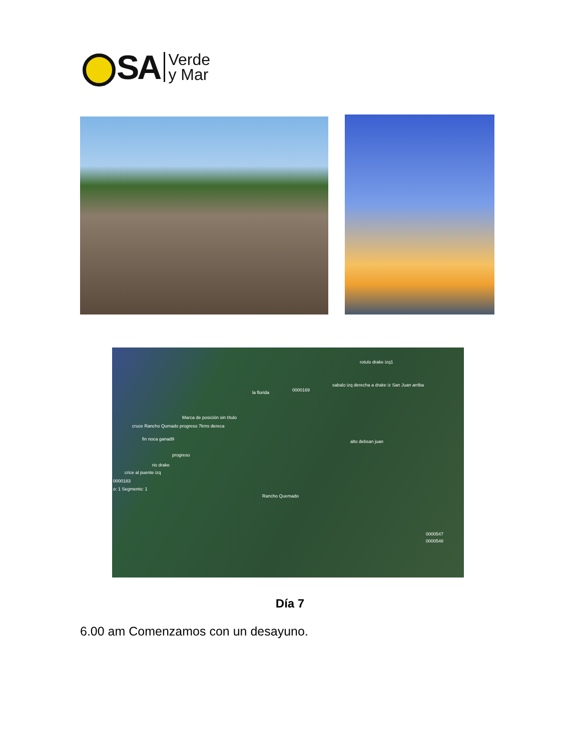SA
Verde
y Mar
la florida
Marca de posición sin título
cruce Rancho Qumado progreso 7kms dereca
fin noca ganad9
progreso
rio drake
crice al puente izq
0000183
o: 1 Segmento: 1
Rancho Quemado
alto debsan juan
0000169
sabalo izq derecha a drake iz San Juan arriba
rotulo drake izq1
0000547
0000548
Día 7
6.00 am Comenzamos con un desayuno.